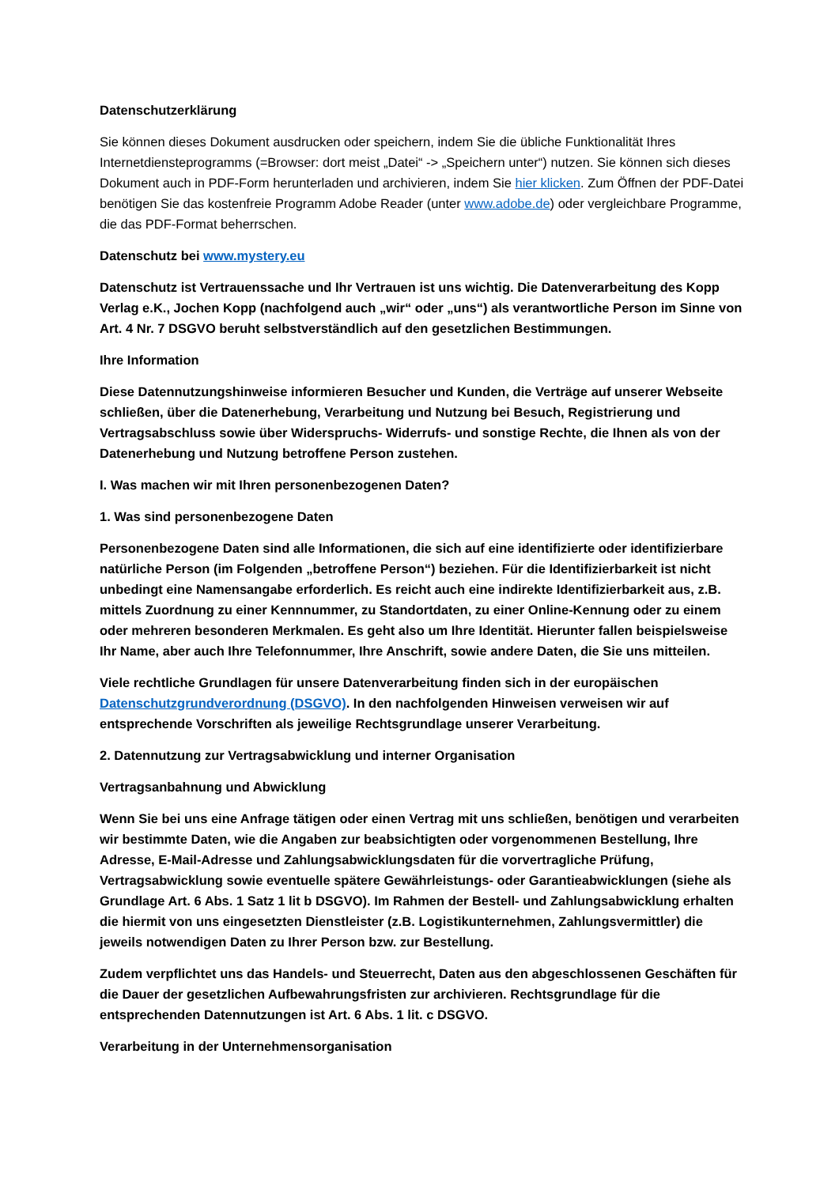Datenschutzerklärung
Sie können dieses Dokument ausdrucken oder speichern, indem Sie die übliche Funktionalität Ihres Internetdiensteprogramms (=Browser: dort meist „Datei“ -> „Speichern unter“) nutzen. Sie können sich dieses Dokument auch in PDF-Form herunterladen und archivieren, indem Sie hier klicken. Zum Öffnen der PDF-Datei benötigen Sie das kostenfreie Programm Adobe Reader (unter www.adobe.de) oder vergleichbare Programme, die das PDF-Format beherrschen.
Datenschutz bei www.mystery.eu
Datenschutz ist Vertrauenssache und Ihr Vertrauen ist uns wichtig. Die Datenverarbeitung des Kopp Verlag e.K., Jochen Kopp (nachfolgend auch „wir“ oder „uns“) als verantwortliche Person im Sinne von Art. 4 Nr. 7 DSGVO beruht selbstverständlich auf den gesetzlichen Bestimmungen.
Ihre Information
Diese Datennutzungshinweise informieren Besucher und Kunden, die Verträge auf unserer Webseite schließen, über die Datenerhebung, Verarbeitung und Nutzung bei Besuch, Registrierung und Vertragsabschluss sowie über Widerspruchs- Widerrufs- und sonstige Rechte, die Ihnen als von der Datenerhebung und Nutzung betroffene Person zustehen.
I. Was machen wir mit Ihren personenbezogenen Daten?
1. Was sind personenbezogene Daten
Personenbezogene Daten sind alle Informationen, die sich auf eine identifizierte oder identifizierbare natürliche Person (im Folgenden „betroffene Person“) beziehen. Für die Identifizierbarkeit ist nicht unbedingt eine Namensangabe erforderlich. Es reicht auch eine indirekte Identifizierbarkeit aus, z.B. mittels Zuordnung zu einer Kennnummer, zu Standortdaten, zu einer Online-Kennung oder zu einem oder mehreren besonderen Merkmalen. Es geht also um Ihre Identität. Hierunter fallen beispielsweise Ihr Name, aber auch Ihre Telefonnummer, Ihre Anschrift, sowie andere Daten, die Sie uns mitteilen.
Viele rechtliche Grundlagen für unsere Datenverarbeitung finden sich in der europäischen Datenschutzgrundverordnung (DSGVO). In den nachfolgenden Hinweisen verweisen wir auf entsprechende Vorschriften als jeweilige Rechtsgrundlage unserer Verarbeitung.
2. Datennutzung zur Vertragsabwicklung und interner Organisation
Vertragsanbahnung und Abwicklung
Wenn Sie bei uns eine Anfrage tätigen oder einen Vertrag mit uns schließen, benötigen und verarbeiten wir bestimmte Daten, wie die Angaben zur beabsichtigten oder vorgenommenen Bestellung, Ihre Adresse, E-Mail-Adresse und Zahlungsabwicklungsdaten für die vorvertragliche Prüfung, Vertragsabwicklung sowie eventuelle spätere Gewährleistungs- oder Garantieabwicklungen (siehe als Grundlage Art. 6 Abs. 1 Satz 1 lit b DSGVO). Im Rahmen der Bestell- und Zahlungsabwicklung erhalten die hiermit von uns eingesetzten Dienstleister (z.B. Logistikunternehmen, Zahlungsvermittler) die jeweils notwendigen Daten zu Ihrer Person bzw. zur Bestellung.
Zudem verpflichtet uns das Handels- und Steuerrecht, Daten aus den abgeschlossenen Geschäften für die Dauer der gesetzlichen Aufbewahrungsfristen zur archivieren. Rechtsgrundlage für die entsprechenden Datennutzungen ist Art. 6 Abs. 1 lit. c DSGVO.
Verarbeitung in der Unternehmensorganisation